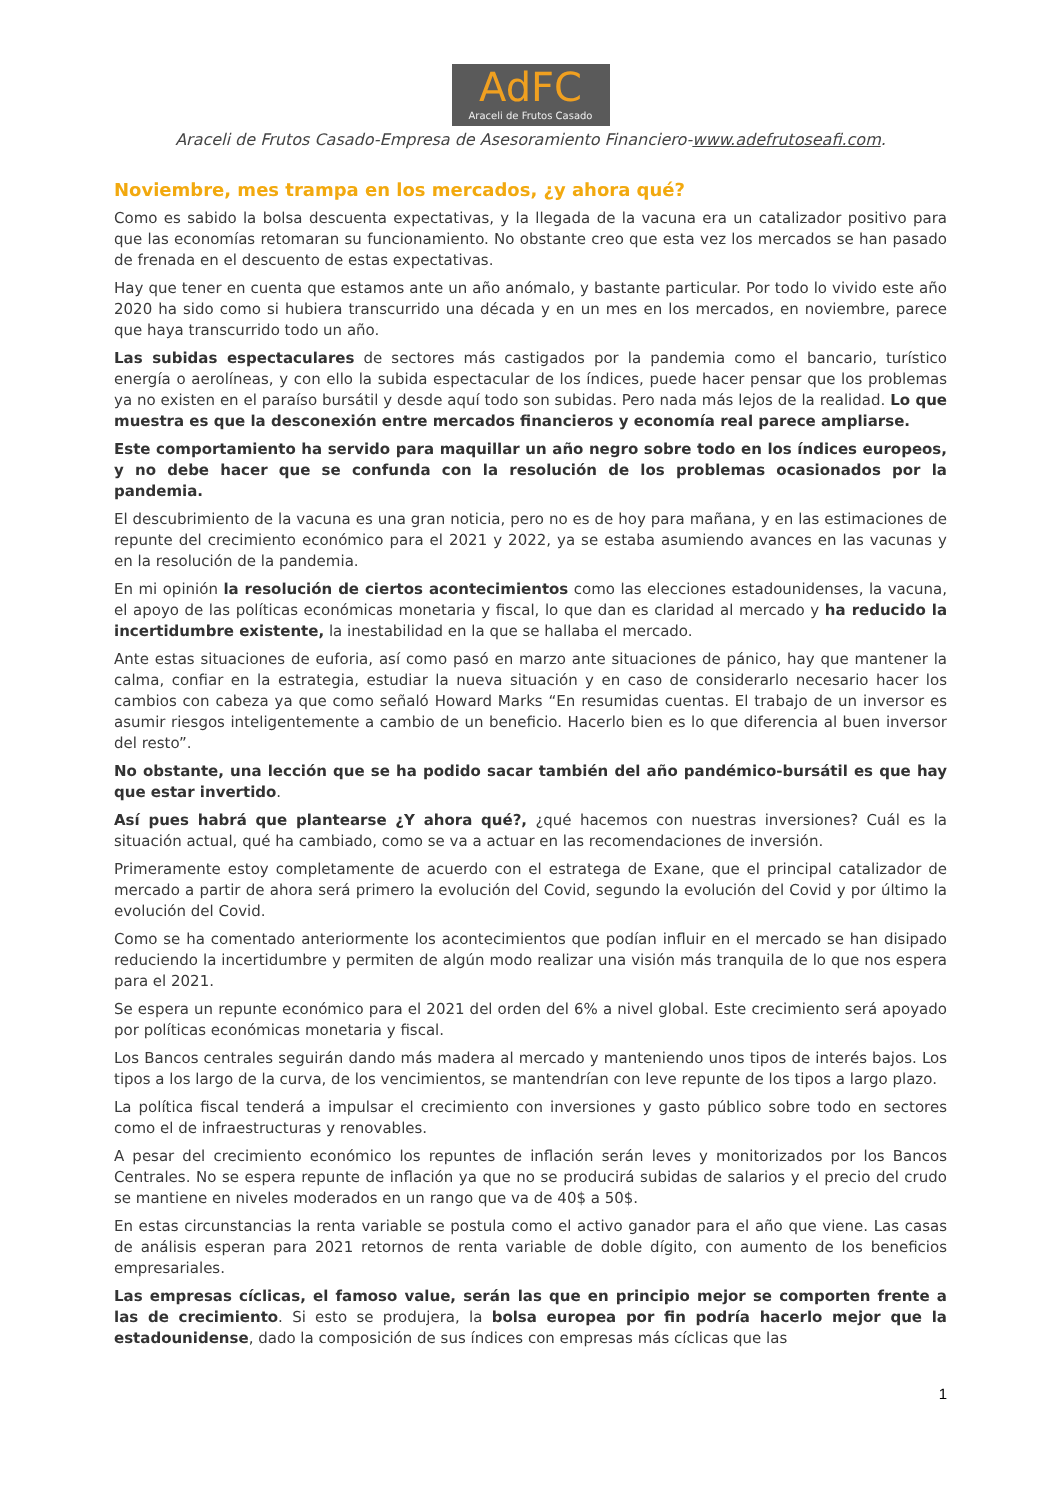AdFC
Araceli de Frutos Casado
Araceli de Frutos Casado-Empresa de Asesoramiento Financiero-www.adefrutoseafi.com.
Noviembre, mes trampa en los mercados, ¿y ahora qué?
Como es sabido la bolsa descuenta expectativas, y la llegada de la vacuna era un catalizador positivo para que las economías retomaran su funcionamiento. No obstante creo que esta vez los mercados se han pasado de frenada en el descuento de estas expectativas.
Hay que tener en cuenta que estamos ante un año anómalo, y bastante particular. Por todo lo vivido este año 2020 ha sido como si hubiera transcurrido una década y en un mes en los mercados, en noviembre, parece que haya transcurrido todo un año.
Las subidas espectaculares de sectores más castigados por la pandemia como el bancario, turístico energía o aerolíneas, y con ello la subida espectacular de los índices, puede hacer pensar que los problemas ya no existen en el paraíso bursátil y desde aquí todo son subidas. Pero nada más lejos de la realidad. Lo que muestra es que la desconexión entre mercados financieros y economía real parece ampliarse.
Este comportamiento ha servido para maquillar un año negro sobre todo en los índices europeos, y no debe hacer que se confunda con la resolución de los problemas ocasionados por la pandemia.
El descubrimiento de la vacuna es una gran noticia, pero no es de hoy para mañana, y en las estimaciones de repunte del crecimiento económico para el 2021 y 2022, ya se estaba asumiendo avances en las vacunas y en la resolución de la pandemia.
En mi opinión la resolución de ciertos acontecimientos como las elecciones estadounidenses, la vacuna, el apoyo de las políticas económicas monetaria y fiscal, lo que dan es claridad al mercado y ha reducido la incertidumbre existente, la inestabilidad en la que se hallaba el mercado.
Ante estas situaciones de euforia, así como pasó en marzo ante situaciones de pánico, hay que mantener la calma, confiar en la estrategia, estudiar la nueva situación y en caso de considerarlo necesario hacer los cambios con cabeza ya que como señaló Howard Marks “En resumidas cuentas. El trabajo de un inversor es asumir riesgos inteligentemente a cambio de un beneficio. Hacerlo bien es lo que diferencia al buen inversor del resto”.
No obstante, una lección que se ha podido sacar también del año pandémico-bursátil es que hay que estar invertido.
Así pues habrá que plantearse ¿Y ahora qué?, ¿qué hacemos con nuestras inversiones? Cuál es la situación actual, qué ha cambiado, como se va a actuar en las recomendaciones de inversión.
Primeramente estoy completamente de acuerdo con el estratega de Exane, que el principal catalizador de mercado a partir de ahora será primero la evolución del Covid, segundo la evolución del Covid y por último la evolución del Covid.
Como se ha comentado anteriormente los acontecimientos que podían influir en el mercado se han disipado reduciendo la incertidumbre y permiten de algún modo realizar una visión más tranquila de lo que nos espera para el 2021.
Se espera un repunte económico para el 2021 del orden del 6% a nivel global. Este crecimiento será apoyado por políticas económicas monetaria y fiscal.
Los Bancos centrales seguirán dando más madera al mercado y manteniendo unos tipos de interés bajos. Los tipos a los largo de la curva, de los vencimientos, se mantendrían con leve repunte de los tipos a largo plazo.
La política fiscal tenderá a impulsar el crecimiento con inversiones y gasto público sobre todo en sectores como el de infraestructuras y renovables.
A pesar del crecimiento económico los repuntes de inflación serán leves y monitorizados por los Bancos Centrales. No se espera repunte de inflación ya que no se producirá subidas de salarios y el precio del crudo se mantiene en niveles moderados en un rango que va de 40$ a 50$.
En estas circunstancias la renta variable se postula como el activo ganador para el año que viene. Las casas de análisis esperan para 2021 retornos de renta variable de doble dígito, con aumento de los beneficios empresariales.
Las empresas cíclicas, el famoso value, serán las que en principio mejor se comporten frente a las de crecimiento. Si esto se produjera, la bolsa europea por fin podría hacerlo mejor que la estadounidense, dado la composición de sus índices con empresas más cíclicas que las
1